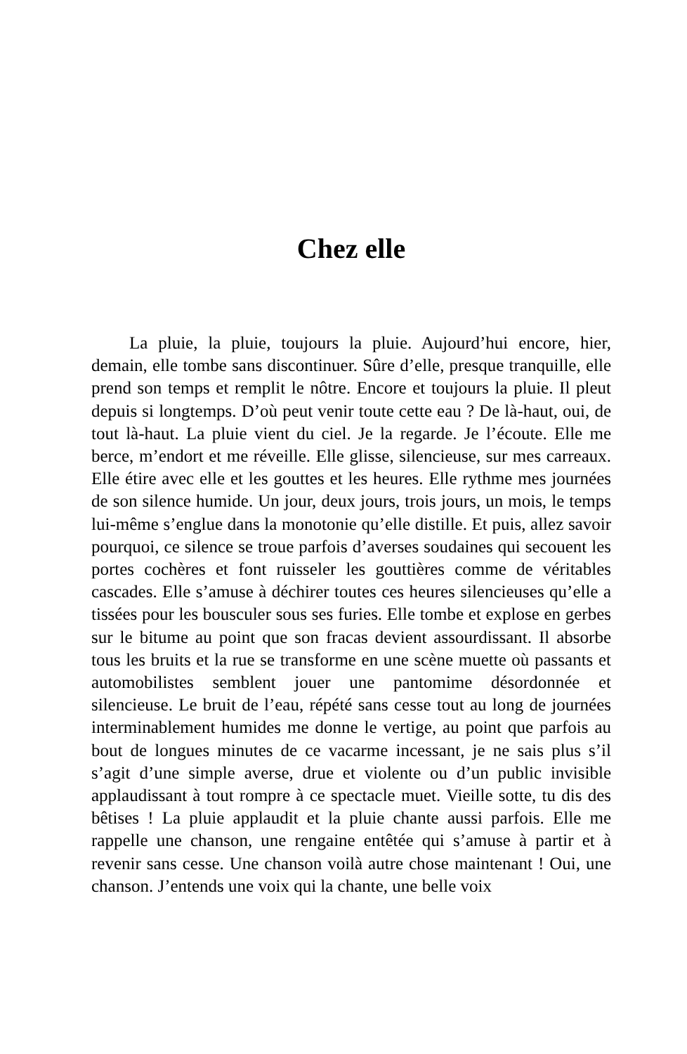Chez elle
La pluie, la pluie, toujours la pluie. Aujourd’hui encore, hier, demain, elle tombe sans discontinuer. Sûre d’elle, presque tranquille, elle prend son temps et remplit le nôtre. Encore et toujours la pluie. Il pleut depuis si longtemps. D’où peut venir toute cette eau ? De là-haut, oui, de tout là-haut. La pluie vient du ciel. Je la regarde. Je l’écoute. Elle me berce, m’endort et me réveille. Elle glisse, silencieuse, sur mes carreaux. Elle étire avec elle et les gouttes et les heures. Elle rythme mes journées de son silence humide. Un jour, deux jours, trois jours, un mois, le temps lui-même s’englue dans la monotonie qu’elle distille. Et puis, allez savoir pourquoi, ce silence se troue parfois d’averses soudaines qui secouent les portes cochères et font ruisseler les gouttières comme de véritables cascades. Elle s’amuse à déchirer toutes ces heures silencieuses qu’elle a tissées pour les bousculer sous ses furies. Elle tombe et explose en gerbes sur le bitume au point que son fracas devient assourdissant. Il absorbe tous les bruits et la rue se transforme en une scène muette où passants et automobilistes semblent jouer une pantomime désordonnée et silencieuse. Le bruit de l’eau, répété sans cesse tout au long de journées interminablement humides me donne le vertige, au point que parfois au bout de longues minutes de ce vacarme incessant, je ne sais plus s’il s’agit d’une simple averse, drue et violente ou d’un public invisible applaudissant à tout rompre à ce spectacle muet. Vieille sotte, tu dis des bêtises ! La pluie applaudit et la pluie chante aussi parfois. Elle me rappelle une chanson, une rengaine entêtée qui s’amuse à partir et à revenir sans cesse. Une chanson voilà autre chose maintenant ! Oui, une chanson. J’entends une voix qui la chante, une belle voix